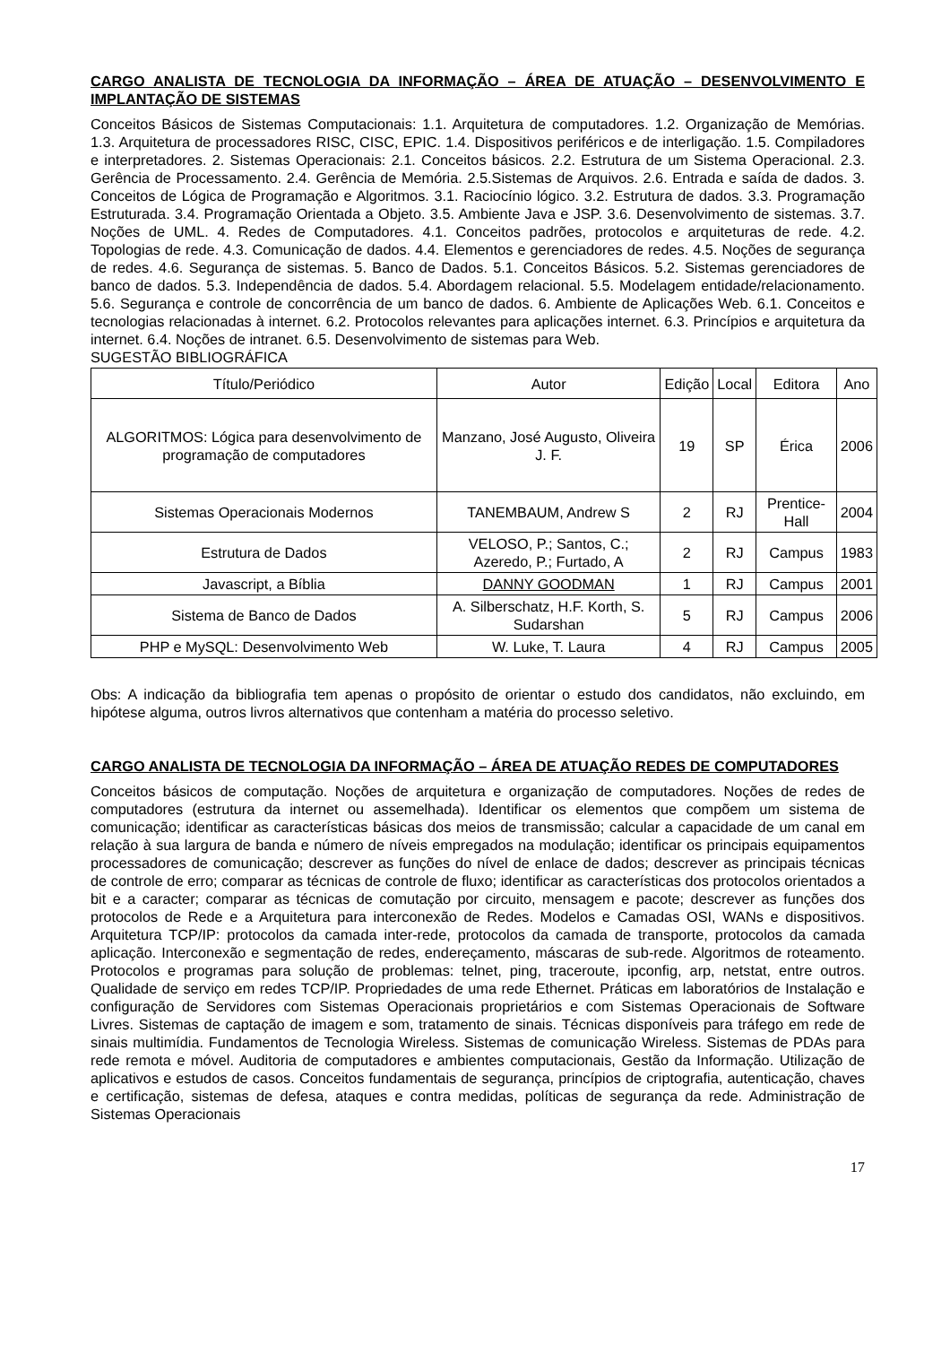CARGO ANALISTA DE TECNOLOGIA DA INFORMAÇÃO – ÁREA DE ATUAÇÃO – DESENVOLVIMENTO E IMPLANTAÇÃO DE SISTEMAS
Conceitos Básicos de Sistemas Computacionais: 1.1. Arquitetura de computadores. 1.2. Organização de Memórias. 1.3. Arquitetura de processadores RISC, CISC, EPIC. 1.4. Dispositivos periféricos e de interligação. 1.5. Compiladores e interpretadores. 2. Sistemas Operacionais: 2.1. Conceitos básicos. 2.2. Estrutura de um Sistema Operacional. 2.3. Gerência de Processamento. 2.4. Gerência de Memória. 2.5.Sistemas de Arquivos. 2.6. Entrada e saída de dados. 3. Conceitos de Lógica de Programação e Algoritmos. 3.1. Raciocínio lógico. 3.2. Estrutura de dados. 3.3. Programação Estruturada. 3.4. Programação Orientada a Objeto. 3.5. Ambiente Java e JSP. 3.6. Desenvolvimento de sistemas. 3.7. Noções de UML. 4. Redes de Computadores. 4.1. Conceitos padrões, protocolos e arquiteturas de rede. 4.2. Topologias de rede. 4.3. Comunicação de dados. 4.4. Elementos e gerenciadores de redes. 4.5. Noções de segurança de redes. 4.6. Segurança de sistemas. 5. Banco de Dados. 5.1. Conceitos Básicos. 5.2. Sistemas gerenciadores de banco de dados. 5.3. Independência de dados. 5.4. Abordagem relacional. 5.5. Modelagem entidade/relacionamento. 5.6. Segurança e controle de concorrência de um banco de dados. 6. Ambiente de Aplicações Web. 6.1. Conceitos e tecnologias relacionadas à internet. 6.2. Protocolos relevantes para aplicações internet. 6.3. Princípios e arquitetura da internet. 6.4. Noções de intranet. 6.5. Desenvolvimento de sistemas para Web.
SUGESTÃO BIBLIOGRÁFICA
| Título/Periódico | Autor | Edição | Local | Editora | Ano |
| ALGORITMOS: Lógica para desenvolvimento de programação de computadores | Manzano, José Augusto, Oliveira J. F. | 19 | SP | Érica | 2006 |
| Sistemas Operacionais Modernos | TANEMBAUM, Andrew S | 2 | RJ | Prentice-Hall | 2004 |
| Estrutura de Dados | VELOSO, P.; Santos, C.; Azeredo, P.; Furtado, A | 2 | RJ | Campus | 1983 |
| Javascript, a Bíblia | DANNY GOODMAN | 1 | RJ | Campus | 2001 |
| Sistema de Banco de Dados | A. Silberschatz, H.F. Korth, S. Sudarshan | 5 | RJ | Campus | 2006 |
| PHP e MySQL: Desenvolvimento Web | W. Luke, T. Laura | 4 | RJ | Campus | 2005 |
Obs: A indicação da bibliografia tem apenas o propósito de orientar o estudo dos candidatos, não excluindo, em hipótese alguma, outros livros alternativos que contenham a matéria do processo seletivo.
CARGO ANALISTA DE TECNOLOGIA DA INFORMAÇÃO – ÁREA DE ATUAÇÃO REDES DE COMPUTADORES
Conceitos básicos de computação. Noções de arquitetura e organização de computadores. Noções de redes de computadores (estrutura da internet ou assemelhada). Identificar os elementos que compõem um sistema de comunicação; identificar as características básicas dos meios de transmissão; calcular a capacidade de um canal em relação à sua largura de banda e número de níveis empregados na modulação; identificar os principais equipamentos processadores de comunicação; descrever as funções do nível de enlace de dados; descrever as principais técnicas de controle de erro; comparar as técnicas de controle de fluxo; identificar as características dos protocolos orientados a bit e a caracter; comparar as técnicas de comutação por circuito, mensagem e pacote; descrever as funções dos protocolos de Rede e a Arquitetura para interconexão de Redes. Modelos e Camadas OSI, WANs e dispositivos. Arquitetura TCP/IP: protocolos da camada inter-rede, protocolos da camada de transporte, protocolos da camada aplicação. Interconexão e segmentação de redes, endereçamento, máscaras de sub-rede. Algoritmos de roteamento. Protocolos e programas para solução de problemas: telnet, ping, traceroute, ipconfig, arp, netstat, entre outros. Qualidade de serviço em redes TCP/IP. Propriedades de uma rede Ethernet. Práticas em laboratórios de Instalação e configuração de Servidores com Sistemas Operacionais proprietários e com Sistemas Operacionais de Software Livres. Sistemas de captação de imagem e som, tratamento de sinais. Técnicas disponíveis para tráfego em rede de sinais multimídia. Fundamentos de Tecnologia Wireless. Sistemas de comunicação Wireless. Sistemas de PDAs para rede remota e móvel. Auditoria de computadores e ambientes computacionais, Gestão da Informação. Utilização de aplicativos e estudos de casos. Conceitos fundamentais de segurança, princípios de criptografia, autenticação, chaves e certificação, sistemas de defesa, ataques e contra medidas, políticas de segurança da rede. Administração de Sistemas Operacionais
17